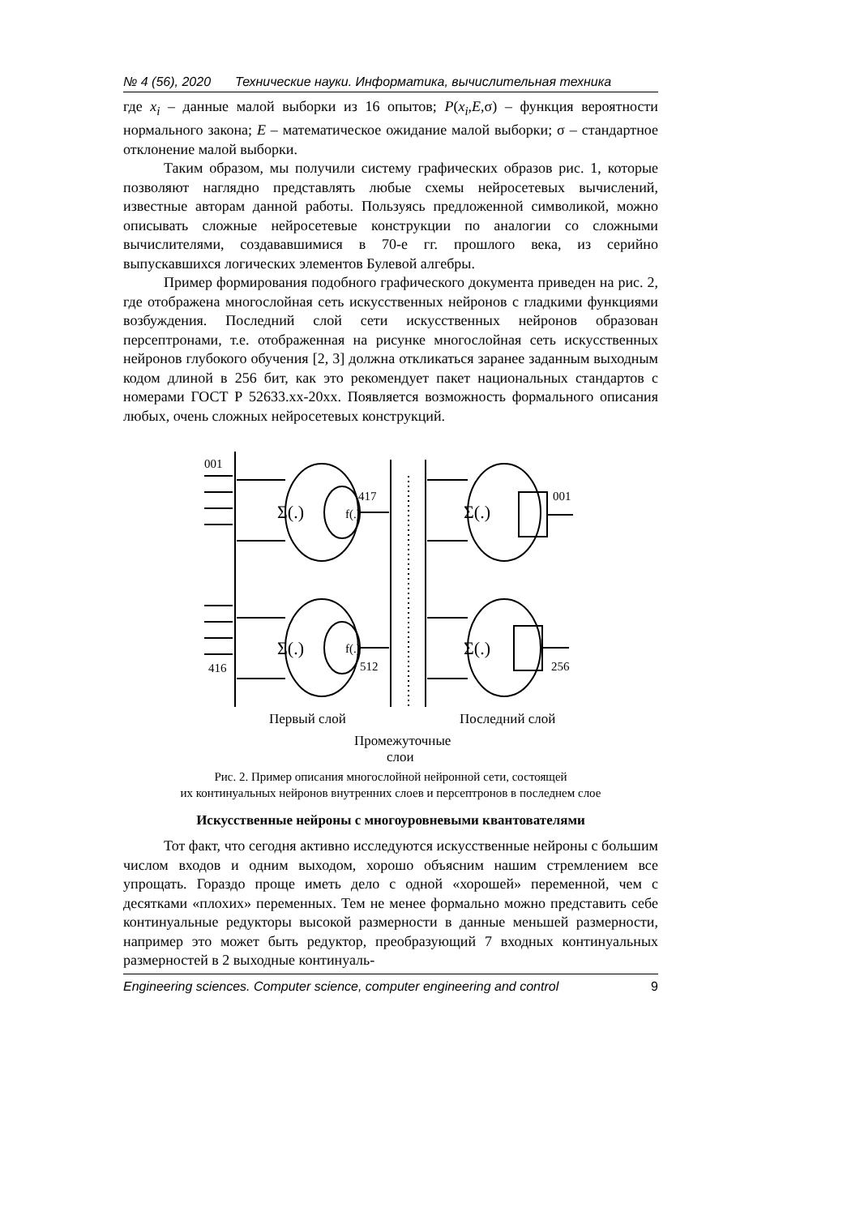№ 4 (56), 2020 Технические науки. Информатика, вычислительная техника
где x<sub>i</sub> – данные малой выборки из 16 опытов; P(x<sub>i</sub>,E,σ) – функция вероятности нормального закона; E – математическое ожидание малой выборки; σ – стандартное отклонение малой выборки.
Таким образом, мы получили систему графических образов рис. 1, которые позволяют наглядно представлять любые схемы нейросетевых вычислений, известные авторам данной работы. Пользуясь предложенной символикой, можно описывать сложные нейросетевые конструкции по аналогии со сложными вычислителями, создававшимися в 70-е гг. прошлого века, из серийно выпускавшихся логических элементов Булевой алгебры.
Пример формирования подобного графического документа приведен на рис. 2, где отображена многослойная сеть искусственных нейронов с гладкими функциями возбуждения. Последний слой сети искусственных нейронов образован персептронами, т.е. отображенная на рисунке многослойная сеть искусственных нейронов глубокого обучения [2, 3] должна откликаться заранее заданным выходным кодом длиной в 256 бит, как это рекомендует пакет национальных стандартов с номерами ГОСТ Р 52633.xx-20xx. Появляется возможность формального описания любых, очень сложных нейросетевых конструкций.
001
416
417
512
001
256
Σ(.)
f(.)
Σ(.)
f(.)
Σ(.)
Σ(.)
Первый слой
Последний слой
Промежуточные
слои
Рис. 2. Пример описания многослойной нейронной сети, состоящей
их континуальных нейронов внутренних слоев и персептронов в последнем слое
Искусственные нейроны с многоуровневыми квантователями
Тот факт, что сегодня активно исследуются искусственные нейроны с большим числом входов и одним выходом, хорошо объясним нашим стремлением все упрощать. Гораздо проще иметь дело с одной «хорошей» переменной, чем с десятками «плохих» переменных. Тем не менее формально можно представить себе континуальные редукторы высокой размерности в данные меньшей размерности, например это может быть редуктор, преобразующий 7 входных континуальных размерностей в 2 выходные континуаль-
Engineering sciences. Computer science, computer engineering and control 9